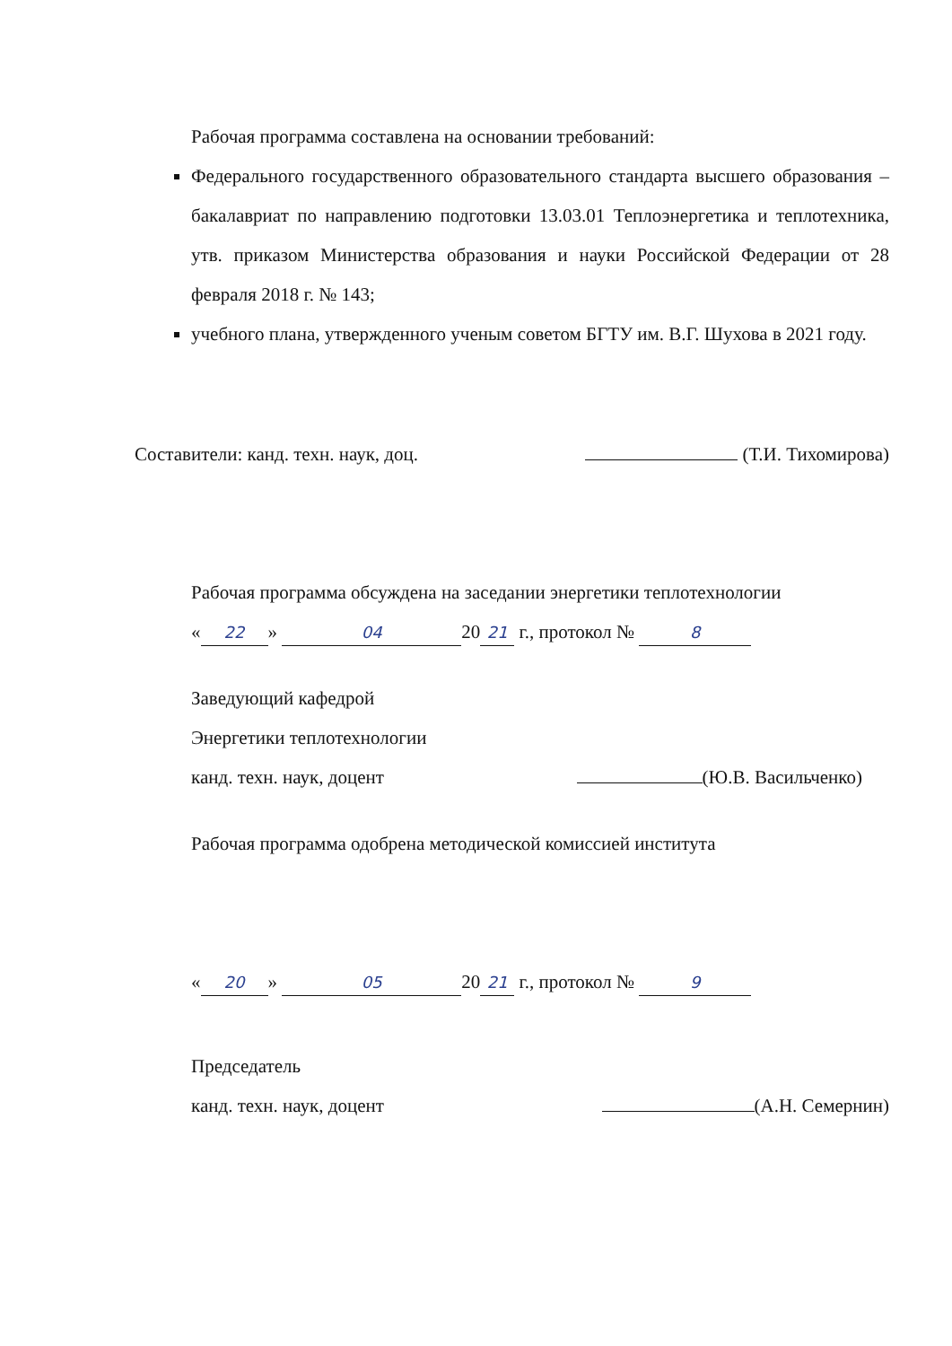Рабочая программа составлена на основании требований:
Федерального государственного образовательного стандарта высшего образования – бакалавриат по направлению подготовки 13.03.01 Теплоэнергетика и теплотехника, утв. приказом Министерства образования и науки Российской Федерации от 28 февраля 2018 г. № 143;
учебного плана, утвержденного ученым советом БГТУ им. В.Г. Шухова в 2021 году.
Составители: канд. техн. наук, доц. (Т.И. Тихомирова)
Рабочая программа обсуждена на заседании энергетики теплотехнологии
« 22 » 04 20 21 г., протокол № 8
Заведующий кафедрой
Энергетики теплотехнологии
канд. техн. наук, доцент (Ю.В. Васильченко)
Рабочая программа одобрена методической комиссией института
« 20 » 05 20 21 г., протокол № 9
Председатель
канд. техн. наук, доцент (А.Н. Семернин)